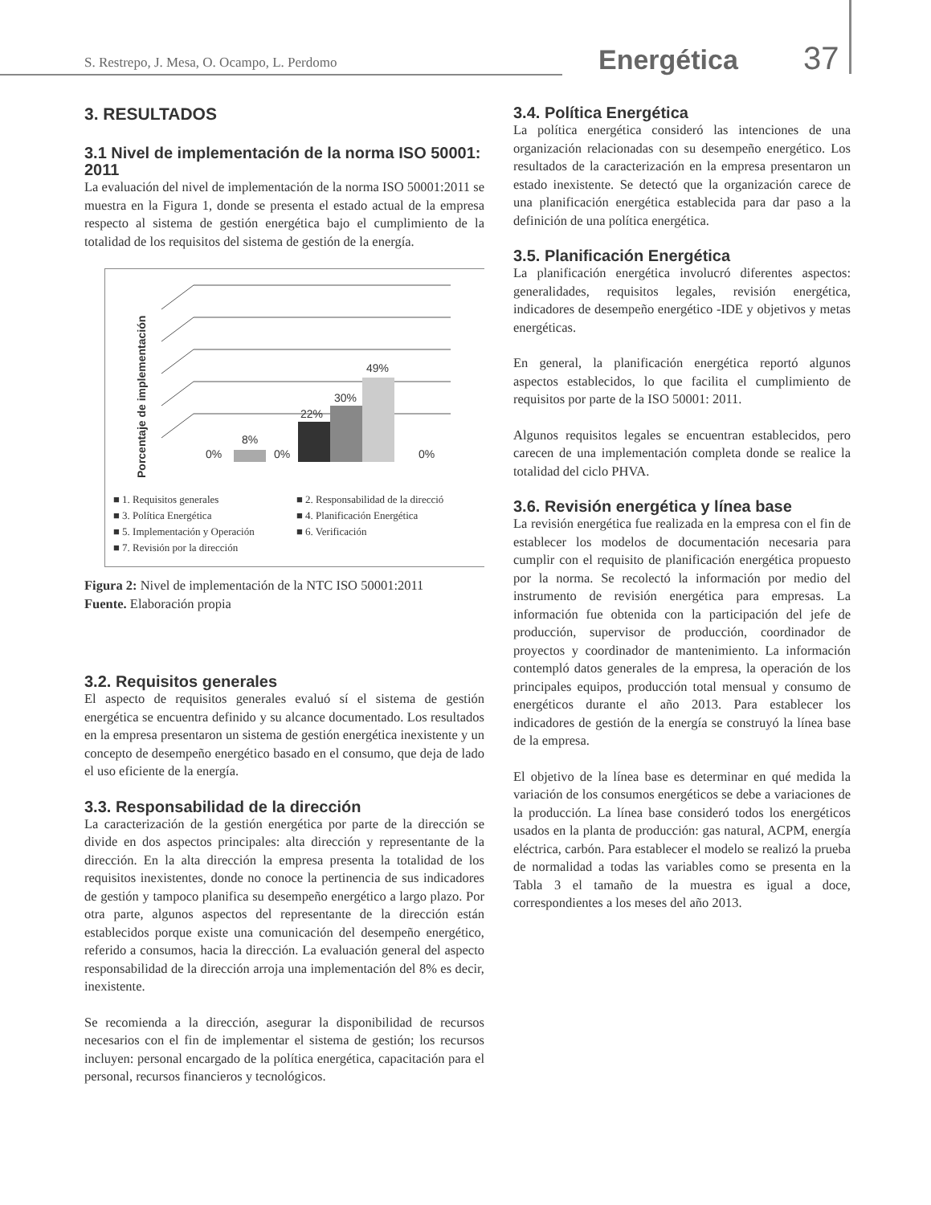S. Restrepo, J. Mesa, O. Ocampo, L. Perdomo Energética 37
3. RESULTADOS
3.1 Nivel de implementación de la norma ISO 50001: 2011
La evaluación del nivel de implementación de la norma ISO 50001:2011 se muestra en la Figura 1, donde se presenta el estado actual de la empresa respecto al sistema de gestión energética bajo el cumplimiento de la totalidad de los requisitos del sistema de gestión de la energía.
Porcentaje de implementación
0%
8%
0%
22%
30%
49%
0%
■ 1. Requisitos generales ■ 2. Responsabilidad de la direcció ■ 3. Política Energética ■ 4. Planificación Energética ■ 5. Implementación y Operación ■ 6. Verificación ■ 7. Revisión por la dirección
Figura 2: Nivel de implementación de la NTC ISO 50001:2011
Fuente. Elaboración propia
3.2. Requisitos generales
El aspecto de requisitos generales evaluó sí el sistema de gestión energética se encuentra definido y su alcance documentado. Los resultados en la empresa presentaron un sistema de gestión energética inexistente y un concepto de desempeño energético basado en el consumo, que deja de lado el uso eficiente de la energía.
3.3. Responsabilidad de la dirección
La caracterización de la gestión energética por parte de la dirección se divide en dos aspectos principales: alta dirección y representante de la dirección. En la alta dirección la empresa presenta la totalidad de los requisitos inexistentes, donde no conoce la pertinencia de sus indicadores de gestión y tampoco planifica su desempeño energético a largo plazo. Por otra parte, algunos aspectos del representante de la dirección están establecidos porque existe una comunicación del desempeño energético, referido a consumos, hacia la dirección. La evaluación general del aspecto responsabilidad de la dirección arroja una implementación del 8% es decir, inexistente.
Se recomienda a la dirección, asegurar la disponibilidad de recursos necesarios con el fin de implementar el sistema de gestión; los recursos incluyen: personal encargado de la política energética, capacitación para el personal, recursos financieros y tecnológicos.
3.4. Política Energética
La política energética consideró las intenciones de una organización relacionadas con su desempeño energético. Los resultados de la caracterización en la empresa presentaron un estado inexistente. Se detectó que la organización carece de una planificación energética establecida para dar paso a la definición de una política energética.
3.5. Planificación Energética
La planificación energética involucró diferentes aspectos: generalidades, requisitos legales, revisión energética, indicadores de desempeño energético -IDE y objetivos y metas energéticas.
En general, la planificación energética reportó algunos aspectos establecidos, lo que facilita el cumplimiento de requisitos por parte de la ISO 50001: 2011.
Algunos requisitos legales se encuentran establecidos, pero carecen de una implementación completa donde se realice la totalidad del ciclo PHVA.
3.6. Revisión energética y línea base
La revisión energética fue realizada en la empresa con el fin de establecer los modelos de documentación necesaria para cumplir con el requisito de planificación energética propuesto por la norma. Se recolectó la información por medio del instrumento de revisión energética para empresas. La información fue obtenida con la participación del jefe de producción, supervisor de producción, coordinador de proyectos y coordinador de mantenimiento. La información contempló datos generales de la empresa, la operación de los principales equipos, producción total mensual y consumo de energéticos durante el año 2013. Para establecer los indicadores de gestión de la energía se construyó la línea base de la empresa.
El objetivo de la línea base es determinar en qué medida la variación de los consumos energéticos se debe a variaciones de la producción. La línea base consideró todos los energéticos usados en la planta de producción: gas natural, ACPM, energía eléctrica, carbón. Para establecer el modelo se realizó la prueba de normalidad a todas las variables como se presenta en la Tabla 3 el tamaño de la muestra es igual a doce, correspondientes a los meses del año 2013.